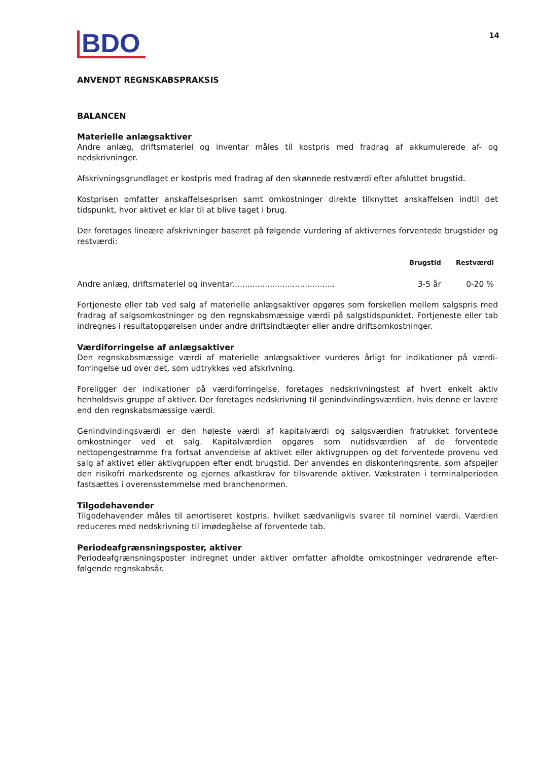BDO
14
ANVENDT REGNSKABSPRAKSIS
BALANCEN
Materielle anlægsaktiver
Andre anlæg, driftsmateriel og inventar måles til kostpris med fradrag af akkumulerede af- og nedskrivninger.
Afskrivningsgrundlaget er kostpris med fradrag af den skønnede restværdi efter afsluttet brugstid.
Kostprisen omfatter anskaffelsesprisen samt omkostninger direkte tilknyttet anskaffelsen indtil det tidspunkt, hvor aktivet er klar til at blive taget i brug.
Der foretages lineære afskrivninger baseret på følgende vurdering af aktivernes forventede brugstider og restværdi:
| | Brugstid | Restværdi |
| --- | --- | --- |
| Andre anlæg, driftsmateriel og inventar......................................... | 3-5 år | 0-20 % |
Fortjeneste eller tab ved salg af materielle anlægsaktiver opgøres som forskellen mellem salgspris med fradrag af salgsomkostninger og den regnskabsmæssige værdi på salgstidspunktet. Fortjeneste eller tab indregnes i resultatopgørelsen under andre driftsindtægter eller andre driftsomkostninger.
Værdiforringelse af anlægsaktiver
Den regnskabsmæssige værdi af materielle anlægsaktiver vurderes årligt for indikationer på værdi-forringelse ud over det, som udtrykkes ved afskrivning.
Foreligger der indikationer på værdiforringelse, foretages nedskrivningstest af hvert enkelt aktiv henholdsvis gruppe af aktiver. Der foretages nedskrivning til genindvindingsværdien, hvis denne er lavere end den regnskabsmæssige værdi.
Genindvindingsværdi er den højeste værdi af kapitalværdi og salgsværdien fratrukket forventede omkostninger ved et salg. Kapitalværdien opgøres som nutidsværdien af de forventede nettopengestrømme fra fortsat anvendelse af aktivet eller aktivgruppen og det forventede provenu ved salg af aktivet eller aktivgruppen efter endt brugstid. Der anvendes en diskonteringsrente, som afspejler den risikofri markedsrente og ejernes afkastkrav for tilsvarende aktiver. Vækstraten i terminalperioden fastsættes i overensstemmelse med branchenormen.
Tilgodehavender
Tilgodehavender måles til amortiseret kostpris, hvilket sædvanligvis svarer til nominel værdi. Værdien reduceres med nedskrivning til imødegåelse af forventede tab.
Periodeafgrænsningsposter, aktiver
Periodeafgrænsningsposter indregnet under aktiver omfatter afholdte omkostninger vedrørende efter-følgende regnskabsår.